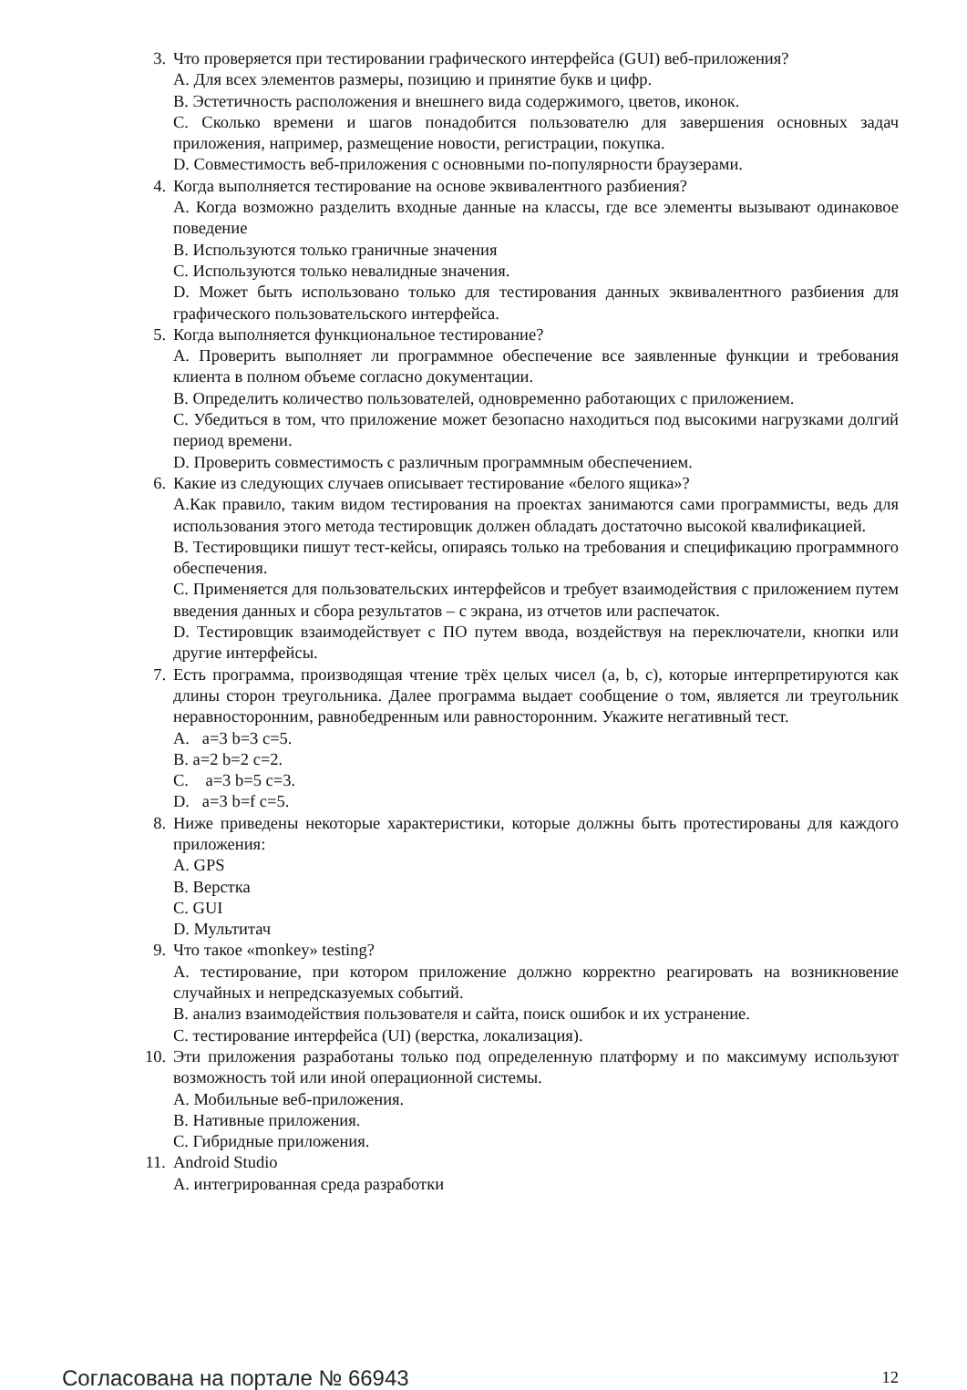3. Что проверяется при тестировании графического интерфейса (GUI) веб-приложения?
A. Для всех элементов размеры, позицию и принятие букв и цифр.
B. Эстетичность расположения и внешнего вида содержимого, цветов, иконок.
C. Сколько времени и шагов понадобится пользователю для завершения основных задач приложения, например, размещение новости, регистрации, покупка.
D. Совместимость веб-приложения с основными по-популярности браузерами.
4. Когда выполняется тестирование на основе эквивалентного разбиения?
A. Когда возможно разделить входные данные на классы, где все элементы вызывают одинаковое поведение
B. Используются только граничные значения
C. Используются только невалидные значения.
D. Может быть использовано только для тестирования данных эквивалентного разбиения для графического пользовательского интерфейса.
5. Когда выполняется функциональное тестирование?
A. Проверить выполняет ли программное обеспечение все заявленные функции и требования клиента в полном объеме согласно документации.
B. Определить количество пользователей, одновременно работающих с приложением.
C. Убедиться в том, что приложение может безопасно находиться под высокими нагрузками долгий период времени.
D. Проверить совместимость с различным программным обеспечением.
6. Какие из следующих случаев описывает тестирование «белого ящика»?
A.Как правило, таким видом тестирования на проектах занимаются сами программисты, ведь для использования этого метода тестировщик должен обладать достаточно высокой квалификацией.
B. Тестировщики пишут тест-кейсы, опираясь только на требования и спецификацию программного обеспечения.
C. Применяется для пользовательских интерфейсов и требует взаимодействия с приложением путем введения данных и сбора результатов – с экрана, из отчетов или распечаток.
D. Тестировщик взаимодействует с ПО путем ввода, воздействуя на переключатели, кнопки или другие интерфейсы.
7. Есть программа, производящая чтение трёх целых чисел (a, b, c), которые интерпретируются как длины сторон треугольника. Далее программа выдает сообщение о том, является ли треугольник неравносторонним, равнобедренным или равносторонним. Укажите негативный тест.
A. a=3 b=3 c=5.
B. a=2 b=2 c=2.
C. a=3 b=5 c=3.
D. a=3 b=f c=5.
8. Ниже приведены некоторые характеристики, которые должны быть протестированы для каждого приложения:
A. GPS
B. Верстка
C. GUI
D. Мультитач
9. Что такое «monkey» testing?
A. тестирование, при котором приложение должно корректно реагировать на возникновение случайных и непредсказуемых событий.
B. анализ взаимодействия пользователя и сайта, поиск ошибок и их устранение.
C. тестирование интерфейса (UI) (верстка, локализация).
10. Эти приложения разработаны только под определенную платформу и по максимуму используют возможность той или иной операционной системы.
A. Мобильные веб-приложения.
B. Нативные приложения.
C. Гибридные приложения.
11. Android Studio
A. интегрированная среда разработки
Согласована на портале № 66943 12